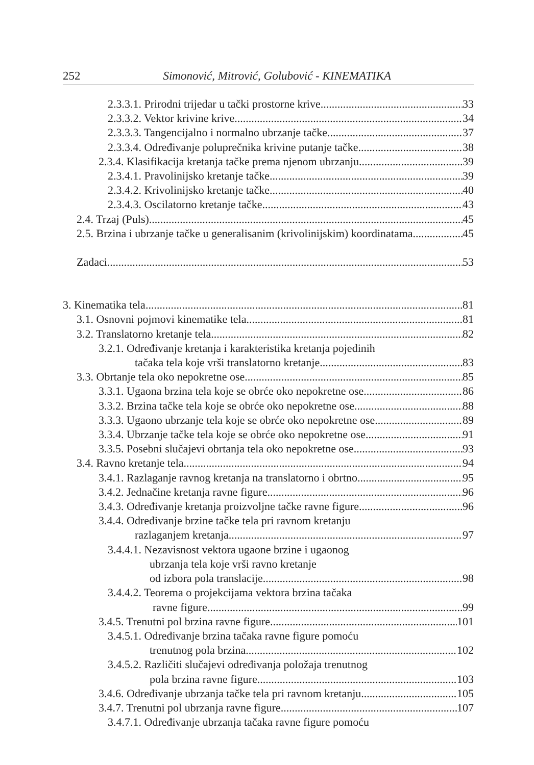252 Simonović, Mitrović, Golubović - KINEMATIKA
2.3.3.1. Prirodni trijedar u tački prostorne krive 33
2.3.3.2. Vektor krivine krive 34
2.3.3.3. Tangencijalno i normalno ubrzanje tačke 37
2.3.3.4. Određivanje poluprečnika krivine putanje tačke 38
2.3.4. Klasifikacija kretanja tačke prema njenom ubrzanju 39
2.3.4.1. Pravolinijsko kretanje tačke 39
2.3.4.2. Krivolinijsko kretanje tačke 40
2.3.4.3. Oscilatorno kretanje tačke 43
2.4. Trzaj (Puls) 45
2.5. Brzina i ubrzanje tačke u generalisanim (krivolinijskim) koordinatama 45
Zadaci 53
3. Kinematika tela 81
3.1. Osnovni pojmovi kinematike tela 81
3.2. Translatorno kretanje tela 82
3.2.1. Određivanje kretanja i karakteristika kretanja pojedinih
tačaka tela koje vrši translatorno kretanje 83
3.3. Obrtanje tela oko nepokretne ose 85
3.3.1. Ugaona brzina tela koje se obrće oko nepokretne ose. 86
3.3.2. Brzina tačke tela koje se obrće oko nepokretne ose 88
3.3.3. Ugaono ubrzanje tela koje se obrće oko nepokretne ose 89
3.3.4. Ubrzanje tačke tela koje se obrće oko nepokretne ose 91
3.3.5. Posebni slučajevi obrtanja tela oko nepokretne ose 93
3.4. Ravno kretanje tela 94
3.4.1. Razlaganje ravnog kretanja na translatorno i obrtno 95
3.4.2. Jednačine kretanja ravne figure 96
3.4.3. Određivanje kretanja proizvoljne tačke ravne figure 96
3.4.4. Određivanje brzine tačke tela pri ravnom kretanju
razlaganjem kretanja 97
3.4.4.1. Nezavisnost vektora ugaone brzine i ugaonog
ubrzanja tela koje vrši ravno kretanje
od izbora pola translacije 98
3.4.4.2. Teorema o projekcijama vektora brzina tačaka
ravne figure 99
3.4.5. Trenutni pol brzina ravne figure 101
3.4.5.1. Određivanje brzina tačaka ravne figure pomoću
trenutnog pola brzina 102
3.4.5.2. Različiti slučajevi određivanja položaja trenutnog
pola brzina ravne figure 103
3.4.6. Određivanje ubrzanja tačke tela pri ravnom kretanju 105
3.4.7. Trenutni pol ubrzanja ravne figure 107
3.4.7.1. Određivanje ubrzanja tačaka ravne figure pomoću